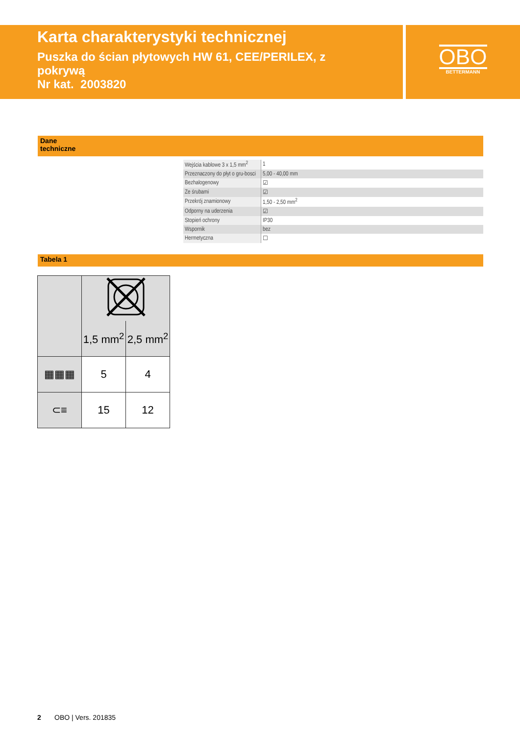Karta charakterystyki technicznej
Puszka do ścian płytowych HW 61, CEE/PERILEX, z pokrywą
Nr kat. 2003820
OBO
BETTERMANN
Dane
techniczne
| Wejścia kablowe 3 x 1,5 mm<sup>2</sup> | 1 |
| Przeznaczony do płyt o gru-bosci | 5,00 - 40,00 mm |
| Bezhalogenowy | ☑ |
| Ze śrubami | ☑ |
| Przekrój znamionowy | 1,50 - 2,50 mm<sup>2</sup> |
| Odporny na uderzenia | ☑ |
| Stopień ochrony | IP30 |
| Wspornik | bez |
| Hermetyczna | ☐ |
Tabela 1
| | 1,5 mm<sup>2</sup> | 2,5 mm<sup>2</sup> |
| ▦▦▦ | 5 | 4 |
| ⊂≡ | 15 | 12 |
2 OBO | Vers. 201835